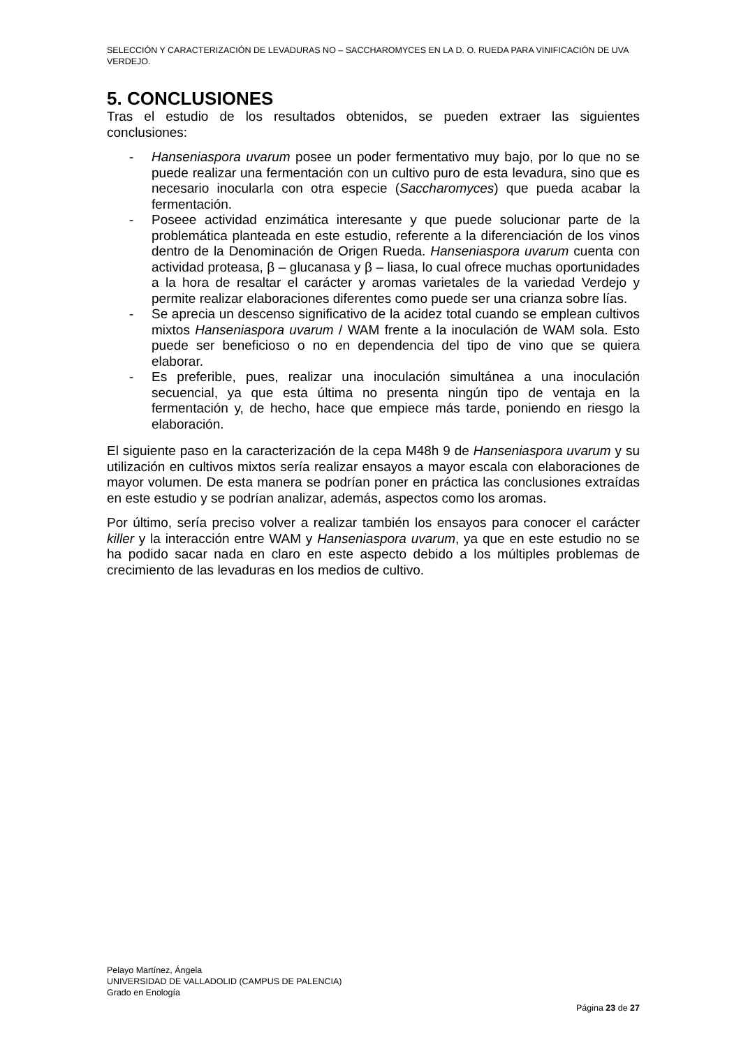SELECCIÓN Y CARACTERIZACIÓN DE LEVADURAS NO – SACCHAROMYCES EN LA D. O. RUEDA PARA VINIFICACIÓN DE UVA VERDEJO.
5. CONCLUSIONES
Tras el estudio de los resultados obtenidos, se pueden extraer las siguientes conclusiones:
- Hanseniaspora uvarum posee un poder fermentativo muy bajo, por lo que no se puede realizar una fermentación con un cultivo puro de esta levadura, sino que es necesario inocularla con otra especie (Saccharomyces) que pueda acabar la fermentación.
- Poseee actividad enzimática interesante y que puede solucionar parte de la problemática planteada en este estudio, referente a la diferenciación de los vinos dentro de la Denominación de Origen Rueda. Hanseniaspora uvarum cuenta con actividad proteasa, β – glucanasa y β – liasa, lo cual ofrece muchas oportunidades a la hora de resaltar el carácter y aromas varietales de la variedad Verdejo y permite realizar elaboraciones diferentes como puede ser una crianza sobre lías.
- Se aprecia un descenso significativo de la acidez total cuando se emplean cultivos mixtos Hanseniaspora uvarum / WAM frente a la inoculación de WAM sola. Esto puede ser beneficioso o no en dependencia del tipo de vino que se quiera elaborar.
- Es preferible, pues, realizar una inoculación simultánea a una inoculación secuencial, ya que esta última no presenta ningún tipo de ventaja en la fermentación y, de hecho, hace que empiece más tarde, poniendo en riesgo la elaboración.
El siguiente paso en la caracterización de la cepa M48h 9 de Hanseniaspora uvarum y su utilización en cultivos mixtos sería realizar ensayos a mayor escala con elaboraciones de mayor volumen. De esta manera se podrían poner en práctica las conclusiones extraídas en este estudio y se podrían analizar, además, aspectos como los aromas.
Por último, sería preciso volver a realizar también los ensayos para conocer el carácter killer y la interacción entre WAM y Hanseniaspora uvarum, ya que en este estudio no se ha podido sacar nada en claro en este aspecto debido a los múltiples problemas de crecimiento de las levaduras en los medios de cultivo.
Pelayo Martínez, Ángela
UNIVERSIDAD DE VALLADOLID (CAMPUS DE PALENCIA)
Grado en Enología
Página 23 de 27